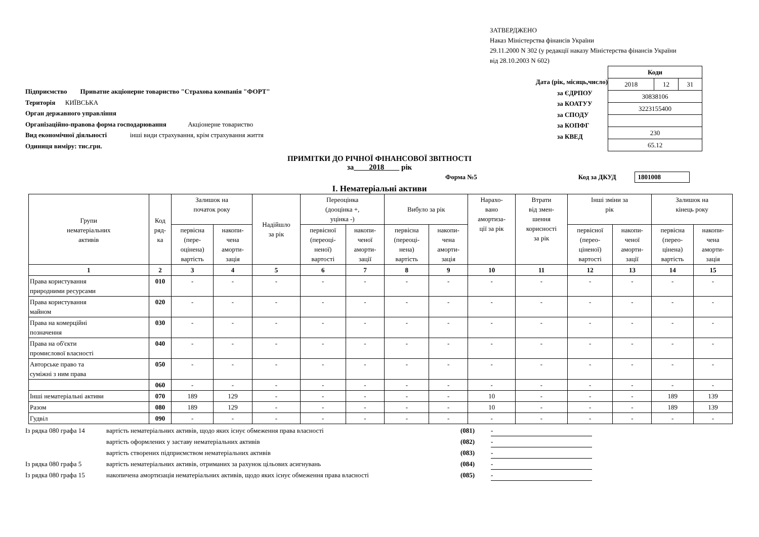ЗАТВЕРДЖЕНО
Наказ Міністерства фінансів України
29.11.2000 N 302 (у редакції наказу Міністерства фінансів України
від 28.10.2003 N 602)
Підприємство Приватне акціонерне товариство "Страхова компанія "ФОРТ"
Територія КИЇВСЬКА
Орган державного управління
Організаційно-правова форма господарювання Акціонерне товариство
Вид економічної діяльності інші види страхування, крім страхування життя
Одиниця виміру: тис.грн.
Дата (рік, місяць,число)
за ЄДРПОУ
за КОАТУУ
за СПОДУ
за КОПФГ
за КВЕД
| Коди | | |
| 2018 | 12 | 31 |
| 30838106 | | |
| 3223155400 | | |
| 230 | | |
| 65.12 | | |
ПРИМІТКИ ДО РІЧНОЇ ФІНАНСОВОЇ ЗВІТНОСТІ
за 2018 рік
Форма №5 Код за ДКУД 1801008
I. Нематеріальні активи
| Групи нематеріальних активів | Код ряд- ка | Залишок на початок року | | Надійшло за рік | Переоцінка (дооцінка +, уцінка -) | | Вибуло за рік | | Нарахо- вано амортиза- ції за рік | Втрати від змен- шення корисності за рік | Інші зміни за рік | | Залишок на кінець року | |
| --- | --- | --- | --- | --- | --- | --- | --- | --- | --- | --- | --- | --- | --- | --- |
| | | первісна (пере- оцінена) вартість | накопи- чена аморти- зація | | первісної (переоці- неної) вартості | накопи- ченої аморти- зації | первісна (переоці- нена) вартість | накопи- чена аморти- зація | | | первісної (перео- ціненої) вартості | накопи- ченої аморти- зації | первісна (перео- цінена) вартість | накопи- чена аморти- зація |
| 1 | 2 | 3 | 4 | 5 | 6 | 7 | 8 | 9 | 10 | 11 | 12 | 13 | 14 | 15 |
| Права користування природними ресурсами | 010 | - | - | - | - | - | - | - | - | - | - | - | - | - |
| Права користування майном | 020 | - | - | - | - | - | - | - | - | - | - | - | - | - |
| Права на комерційні позначення | 030 | - | - | - | - | - | - | - | - | - | - | - | - | - |
| Права на об'єкти промислової власності | 040 | - | - | - | - | - | - | - | - | - | - | - | - | - |
| Авторське право та суміжні з ним права | 050 | - | - | - | - | - | - | - | - | - | - | - | - | - |
| | 060 | - | - | - | - | - | - | - | - | - | - | - | - | - |
| Інші нематеріальні активи | 070 | 189 | 129 | - | - | - | - | - | 10 | - | - | - | 189 | 139 |
| Разом | 080 | 189 | 129 | - | - | - | - | - | 10 | - | - | - | 189 | 139 |
| Гудвіл | 090 | - | - | - | - | - | - | - | - | - | - | - | - | - |
Із рядка 080 графа 14 вартість нематеріальних активів, щодо яких існує обмеження права власності (081) -
вартість оформлених у заставу нематеріальних активів (082) -
вартість створених підприємством нематеріальних активів (083) -
Із рядка 080 графа 5 вартість нематеріальних активів, отриманих за рахунок цільових асигнувань (084) -
Із рядка 080 графа 15 накопичена амортизація нематеріальних активів, щодо яких існує обмеження права власності (085) -